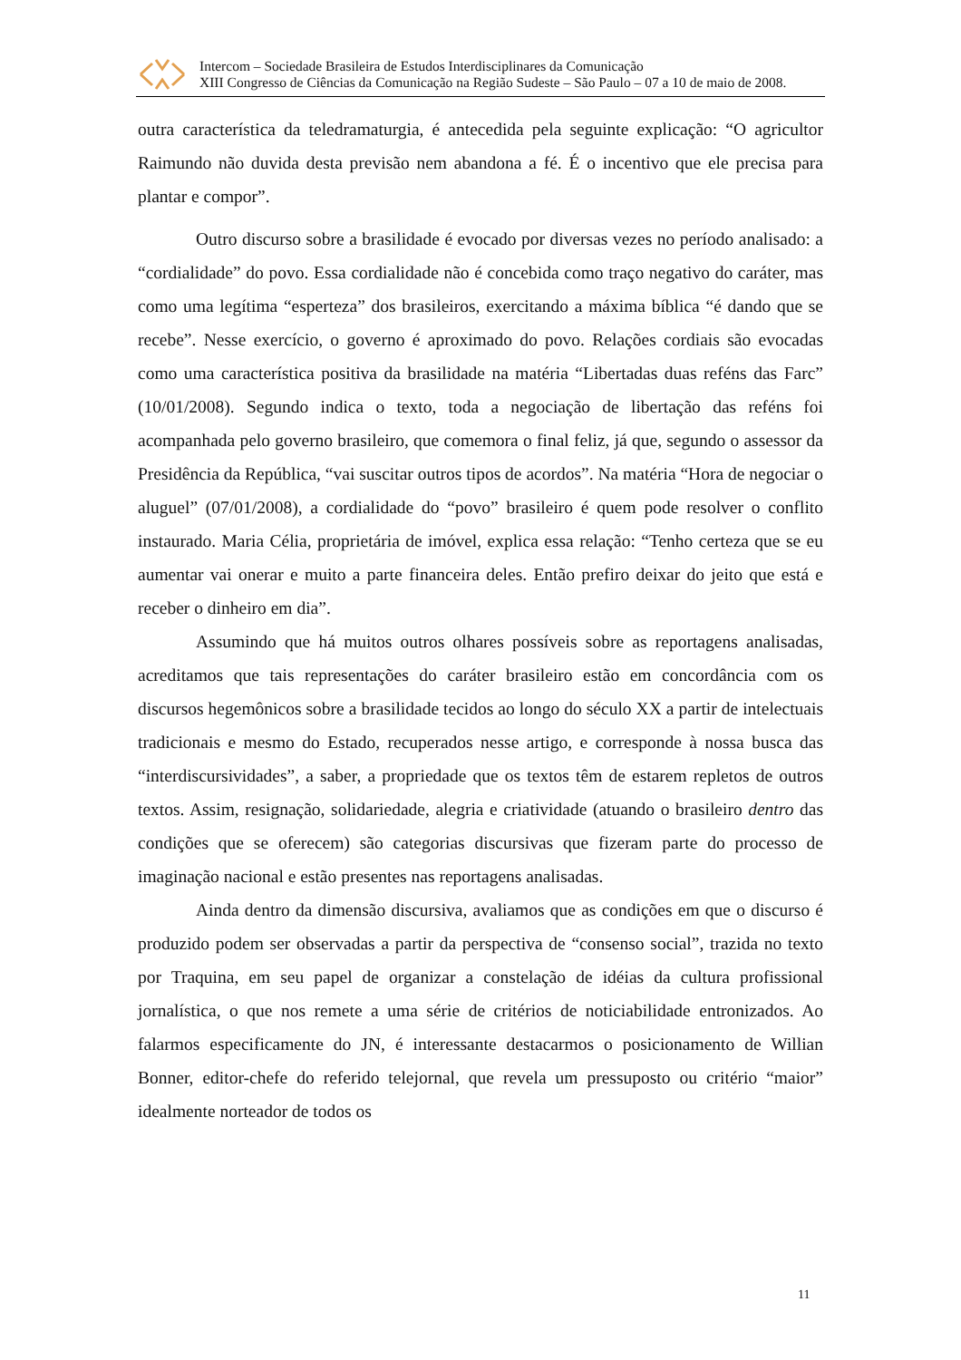Intercom – Sociedade Brasileira de Estudos Interdisciplinares da Comunicação
XIII Congresso de Ciências da Comunicação na Região Sudeste – São Paulo – 07 a 10 de maio de 2008.
outra característica da teledramaturgia, é antecedida pela seguinte explicação: “O agricultor Raimundo não duvida desta previsão nem abandona a fé. É o incentivo que ele precisa para plantar e compor”.
Outro discurso sobre a brasilidade é evocado por diversas vezes no período analisado: a “cordialidade” do povo. Essa cordialidade não é concebida como traço negativo do caráter, mas como uma legítima “esperteza” dos brasileiros, exercitando a máxima bíblica “é dando que se recebe”. Nesse exercício, o governo é aproximado do povo. Relações cordiais são evocadas como uma característica positiva da brasilidade na matéria “Libertadas duas reféns das Farc” (10/01/2008). Segundo indica o texto, toda a negociação de libertação das reféns foi acompanhada pelo governo brasileiro, que comemora o final feliz, já que, segundo o assessor da Presidência da República, “vai suscitar outros tipos de acordos”. Na matéria “Hora de negociar o aluguel” (07/01/2008), a cordialidade do “povo” brasileiro é quem pode resolver o conflito instaurado. Maria Célia, proprietária de imóvel, explica essa relação: “Tenho certeza que se eu aumentar vai onerar e muito a parte financeira deles. Então prefiro deixar do jeito que está e receber o dinheiro em dia”.
Assumindo que há muitos outros olhares possíveis sobre as reportagens analisadas, acreditamos que tais representações do caráter brasileiro estão em concordância com os discursos hegemônicos sobre a brasilidade tecidos ao longo do século XX a partir de intelectuais tradicionais e mesmo do Estado, recuperados nesse artigo, e corresponde à nossa busca das “interdiscursividades”, a saber, a propriedade que os textos têm de estarem repletos de outros textos. Assim, resignação, solidariedade, alegria e criatividade (atuando o brasileiro dentro das condições que se oferecem) são categorias discursivas que fizeram parte do processo de imaginação nacional e estão presentes nas reportagens analisadas.
Ainda dentro da dimensão discursiva, avaliamos que as condições em que o discurso é produzido podem ser observadas a partir da perspectiva de “consenso social”, trazida no texto por Traquina, em seu papel de organizar a constelação de idéias da cultura profissional jornalística, o que nos remete a uma série de critérios de noticiabilidade entronizados. Ao falarmos especificamente do JN, é interessante destacarmos o posicionamento de Willian Bonner, editor-chefe do referido telejornal, que revela um pressuposto ou critério “maior” idealmente norteador de todos os
11